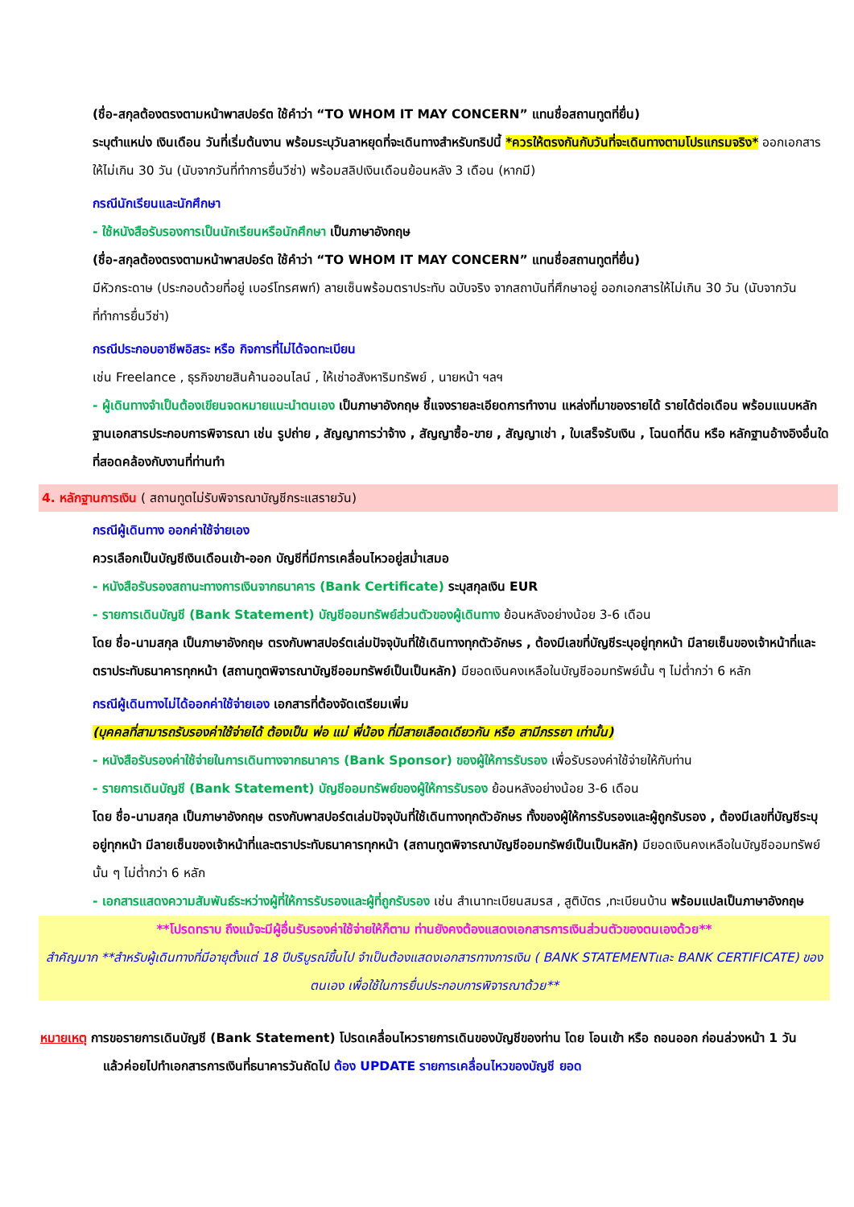(ชื่อ-สกุลต้องตรงตามหน้าพาสปอร์ต ใช้คำว่า “TO WHOM IT MAY CONCERN” แทนชื่อสถานทูตที่ยื่น)
ระบุตำแหน่ง เงินเดือน วันที่เริ่มต้นงาน พร้อมระบุวันลาหยุดที่จะเดินทางสำหรับทริปนี้ *ควรให้ตรงกันกับวันที่จะเดินทางตามโปรแกรมจริง* ออกเอกสารให้ไม่เกิน 30 วัน (นับจากวันที่ทำการยื่นวีซ่า) พร้อมสลิปเงินเดือนย้อนหลัง 3 เดือน (หากมี)
● กรณีนักเรียนและนักศึกษา
- ใช้หนังสือรับรองการเป็นนักเรียนหรือนักศึกษา เป็นภาษาอังกฤษ
(ชื่อ-สกุลต้องตรงตามหน้าพาสปอร์ต ใช้คำว่า “TO WHOM IT MAY CONCERN” แทนชื่อสถานทูตที่ยื่น)
มีหัวกระดาษ (ประกอบด้วยที่อยู่ เบอร์โทรศพท์) ลายเซ็นพร้อมตราประทับ ฉบับจริง จากสถาบันที่ศึกษาอยู่ ออกเอกสารให้ไม่เกิน 30 วัน (นับจากวันที่ทำการยื่นวีซ่า)
● กรณีประกอบอาชีพอิสระ หรือ กิจการที่ไม่ได้จดทะเบียน
เช่น Freelance , ธุรกิจขายสินค้านออนไลน์ , ให้เช่าอสังหาริมทรัพย์ , นายหน้า ฯลฯ
- ผู้เดินทางจำเป็นต้องเขียนจดหมายแนะนำตนเอง เป็นภาษาอังกฤษ ชี้แจงรายละเอียดการทำงาน แหล่งที่มาของรายได้ รายได้ต่อเดือน พร้อมแนบหลักฐานเอกสารประกอบการพิจารณา เช่น รูปถ่าย , สัญญาการว่าจ้าง , สัญญาซื้อ-ขาย , สัญญาเช่า , ใบเสร็จรับเงิน , โฉนดที่ดิน หรือ หลักฐานอ้างอิงอื่นใดที่สอดคล้องกับงานที่ท่านทำ
4. หลักฐานการเงิน ( สถานทูตไม่รับพิจารณาบัญชีกระแสรายวัน)
● กรณีผู้เดินทาง ออกค่าใช้จ่ายเอง
ควรเลือกเป็นบัญชีเงินเดือนเข้า-ออก บัญชีที่มีการเคลื่อนไหวอยู่สม่ำเสมอ
- หนังสือรับรองสถานะทางการเงินจากธนาคาร (Bank Certificate) ระบุสกุลเงิน EUR
- รายการเดินบัญชี (Bank Statement) บัญชีออมทรัพย์ส่วนตัวของผู้เดินทาง ย้อนหลังอย่างน้อย 3-6 เดือน
โดย ชื่อ-นามสกุล เป็นภาษาอังกฤษ ตรงกับพาสปอร์ตเล่มปัจจุบันที่ใช้เดินทางทุกตัวอักษร , ต้องมีเลขที่บัญชีระบุอยู่ทุกหน้า มีลายเซ็นของเจ้าหน้าที่และตราประทับธนาคารทุกหน้า (สถานทูตพิจารณาบัญชีออมทรัพย์เป็นเป็นหลัก) มียอดเงินคงเหลือในบัญชีออมทรัพย์นั้น ๆ ไม่ต่ำกว่า 6 หลัก
● กรณีผู้เดินทางไม่ได้ออกค่าใช้จ่ายเอง เอกสารที่ต้องจัดเตรียมเพิ่ม
(บุคคลที่สามารถรับรองค่าใช้จ่ายได้ ต้องเป็น พ่อ แม่ พี่น้อง ที่มีสายเลือดเดียวกัน หรือ สามีภรรยา เท่านั้น)
- หนังสือรับรองค่าใช้จ่ายในการเดินทางจากธนาคาร (Bank Sponsor) ของผู้ให้การรับรอง เพื่อรับรองค่าใช้จ่ายให้กับท่าน
- รายการเดินบัญชี (Bank Statement) บัญชีออมทรัพย์ของผู้ให้การรับรอง ย้อนหลังอย่างน้อย 3-6 เดือน
โดย ชื่อ-นามสกุล เป็นภาษาอังกฤษ ตรงกับพาสปอร์ตเล่มปัจจุบันที่ใช้เดินทางทุกตัวอักษร ทั้งของผู้ให้การรับรองและผู้ถูกรับรอง , ต้องมีเลขที่บัญชีระบุอยู่ทุกหน้า มีลายเซ็นของเจ้าหน้าที่และตราประทับธนาคารทุกหน้า (สถานทูตพิจารณาบัญชีออมทรัพย์เป็นเป็นหลัก) มียอดเงินคงเหลือในบัญชีออมทรัพย์นั้น ๆ ไม่ต่ำกว่า 6 หลัก
- เอกสารแสดงความสัมพันธ์ระหว่างผู้ที่ให้การรับรองและผู้ที่ถูกรับรอง เช่น สำเนาทะเบียนสมรส , สูติบัตร ,ทะเบียนบ้าน พร้อมแปลเป็นภาษาอังกฤษ
**โปรดทราบ ถึงแม้จะมีผู้อื่นรับรองค่าใช้จ่ายให้ก็ตาม ท่านยังคงต้องแสดงเอกสารการเงินส่วนตัวของตนเองด้วย**
สำคัญมาก **สำหรับผู้เดินทางที่มีอายุตั้งแต่ 18 ปีบริบูรณ์ขึ้นไป จำเป็นต้องแสดงเอกสารทางการเงิน ( BANK STATEMENTและ BANK CERTIFICATE) ของตนเอง เพื่อใช้ในการยื่นประกอบการพิจารณาด้วย**
หมายเหตุ การขอรายการเดินบัญชี (Bank Statement) โปรดเคลื่อนไหวรายการเดินของบัญชีของท่าน โดย โอนเข้า หรือ ถอนออก ก่อนล่วงหน้า 1 วัน แล้วค่อยไปทำเอกสารการเงินที่ธนาคารวันถัดไป ต้อง UPDATE รายการเคลื่อนไหวของบัญชี ยอด